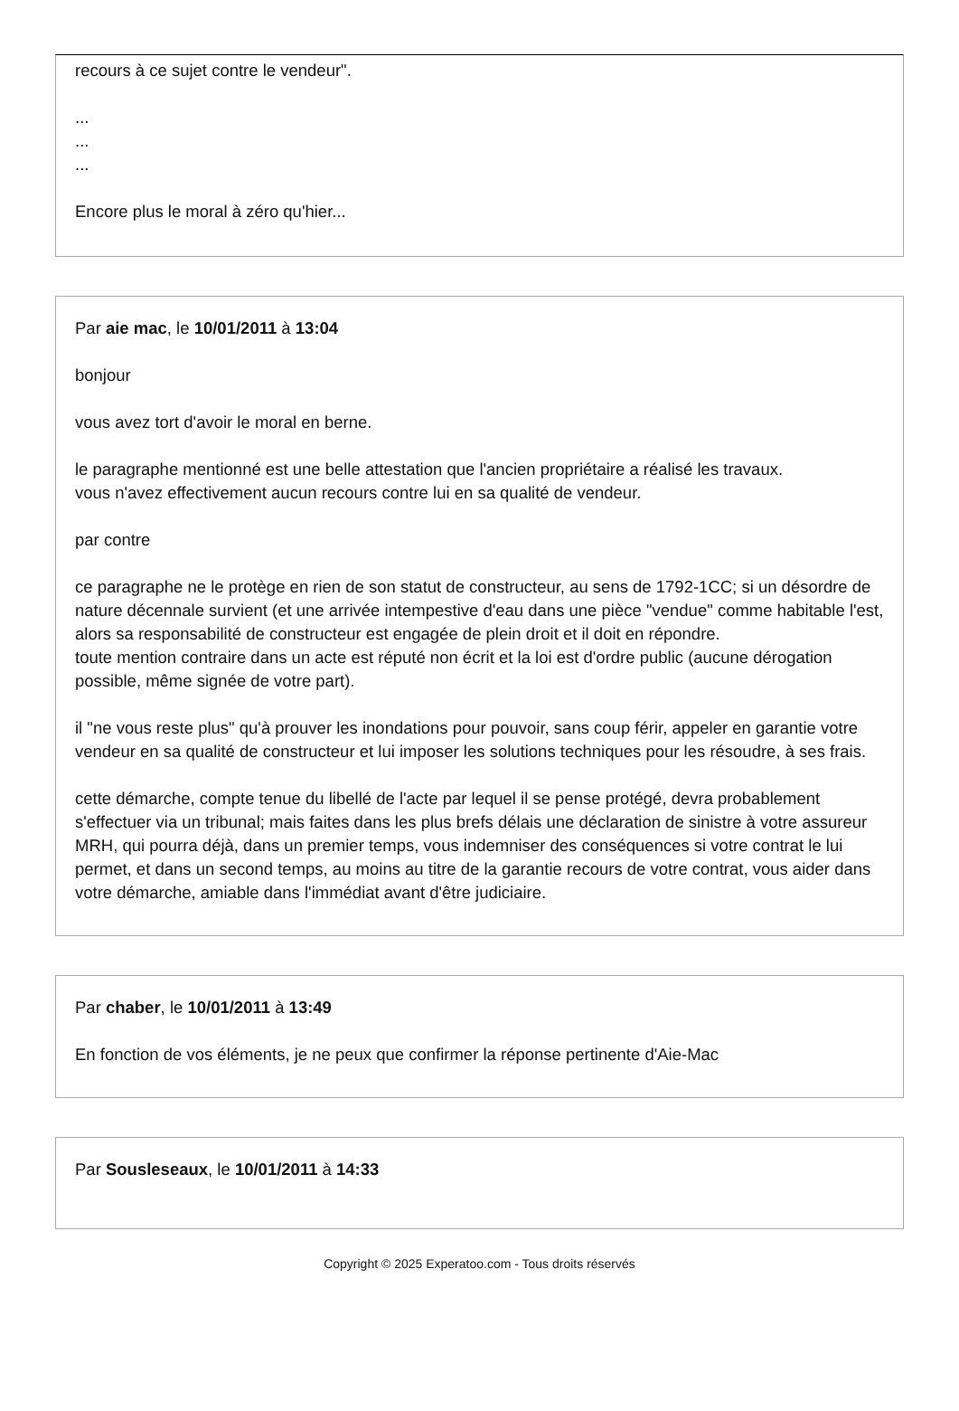recours à ce sujet contre le vendeur".
...
...
...
Encore plus le moral à zéro qu'hier...
Par aie mac, le 10/01/2011 à 13:04
bonjour
vous avez tort d'avoir le moral en berne.
le paragraphe mentionné est une belle attestation que l'ancien propriétaire a réalisé les travaux.
vous n'avez effectivement aucun recours contre lui en sa qualité de vendeur.
par contre
ce paragraphe ne le protège en rien de son statut de constructeur, au sens de 1792-1CC; si un désordre de nature décennale survient (et une arrivée intempestive d'eau dans une pièce "vendue" comme habitable l'est, alors sa responsabilité de constructeur est engagée de plein droit et il doit en répondre.
toute mention contraire dans un acte est réputé non écrit et la loi est d'ordre public (aucune dérogation possible, même signée de votre part).
il "ne vous reste plus" qu'à prouver les inondations pour pouvoir, sans coup férir, appeler en garantie votre vendeur en sa qualité de constructeur et lui imposer les solutions techniques pour les résoudre, à ses frais.
cette démarche, compte tenue du libellé de l'acte par lequel il se pense protégé, devra probablement s'effectuer via un tribunal; mais faites dans les plus brefs délais une déclaration de sinistre à votre assureur MRH, qui pourra déjà, dans un premier temps, vous indemniser des conséquences si votre contrat le lui permet, et dans un second temps, au moins au titre de la garantie recours de votre contrat, vous aider dans votre démarche, amiable dans l'immédiat avant d'être judiciaire.
Par chaber, le 10/01/2011 à 13:49
En fonction de vos éléments, je ne peux que confirmer la réponse pertinente d'Aie-Mac
Par Sousleseaux, le 10/01/2011 à 14:33
Copyright © 2025 Experatoo.com - Tous droits réservés